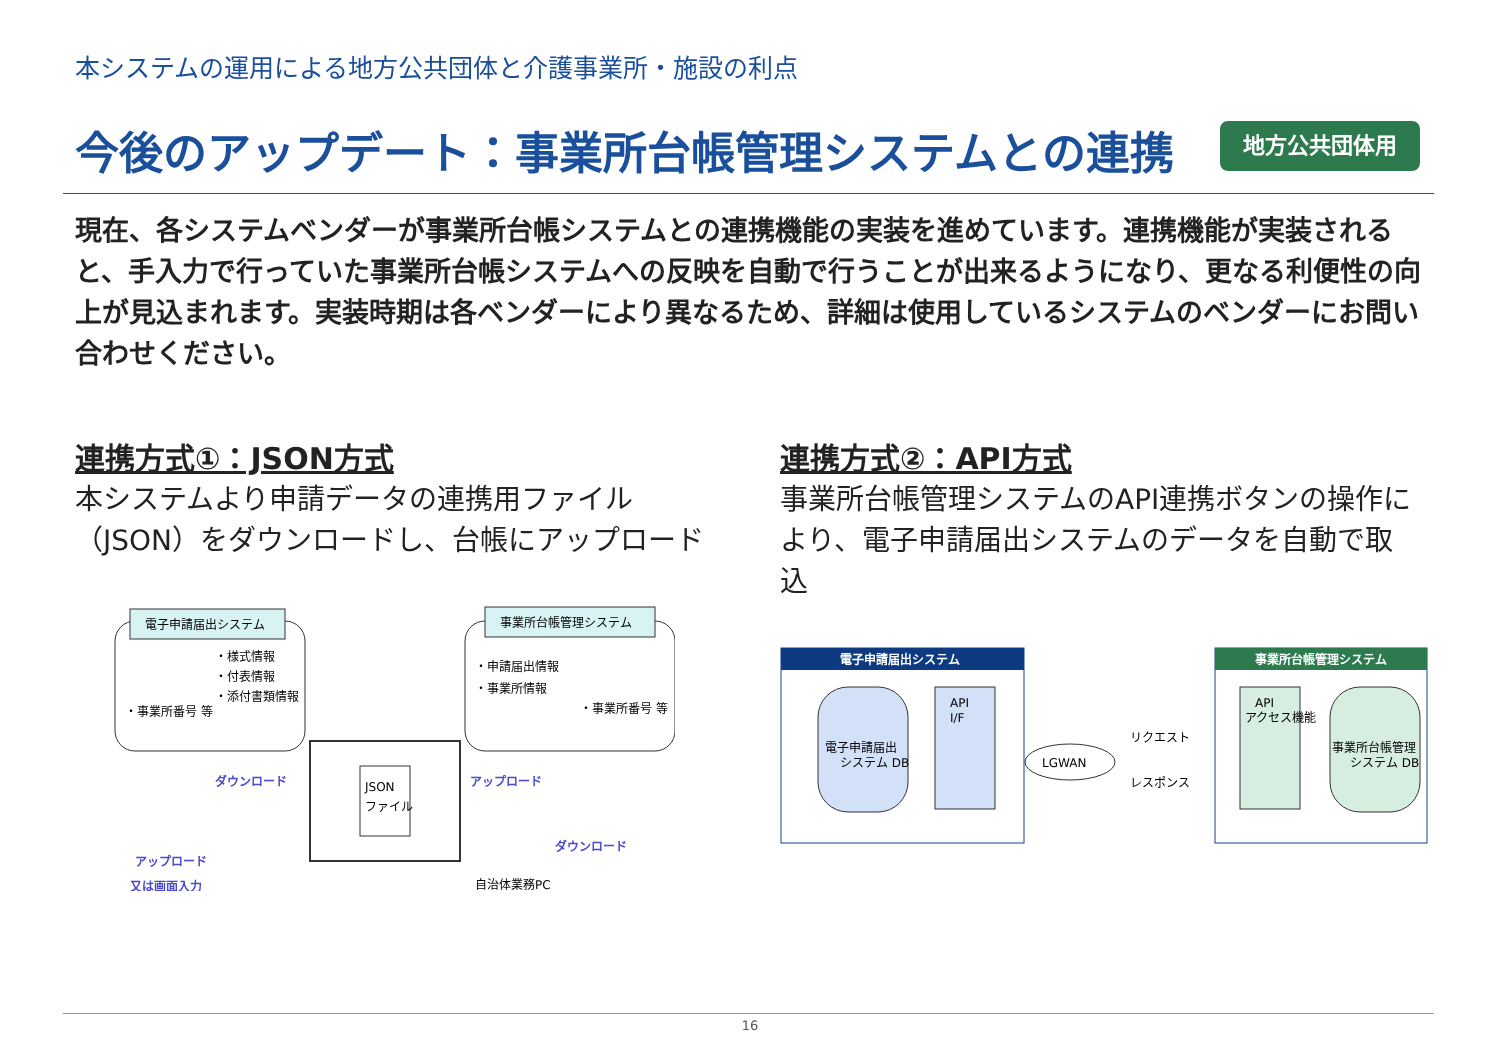本システムの運用による地方公共団体と介護事業所・施設の利点
今後のアップデート：事業所台帳管理システムとの連携
地方公共団体用
現在、各システムベンダーが事業所台帳システムとの連携機能の実装を進めています。連携機能が実装されると、手入力で行っていた事業所台帳システムへの反映を自動で行うことが出来るようになり、更なる利便性の向上が見込まれます。実装時期は各ベンダーにより異なるため、詳細は使用しているシステムのベンダーにお問い合わせください。
連携方式①：JSON方式
本システムより申請データの連携用ファイル（JSON）をダウンロードし、台帳にアップロード
電子申請届出システム
・様式情報
・付表情報
・添付書類情報
・事業所番号 等
事業所台帳管理システム
・申請届出情報
・事業所情報
・事業所番号 等
JSON
ファイル
ダウンロード
アップロード
ダウンロード
アップロード
又は画面入力
自治体業務PC
連携方式②：API方式
事業所台帳管理システムのAPI連携ボタンの操作により、電子申請届出システムのデータを自動で取込
電子申請届出システム
電子申請届出
システム DB
API
I/F
LGWAN
リクエスト
レスポンス
事業所台帳管理システム
API
アクセス機能
事業所台帳管理
システム DB
16